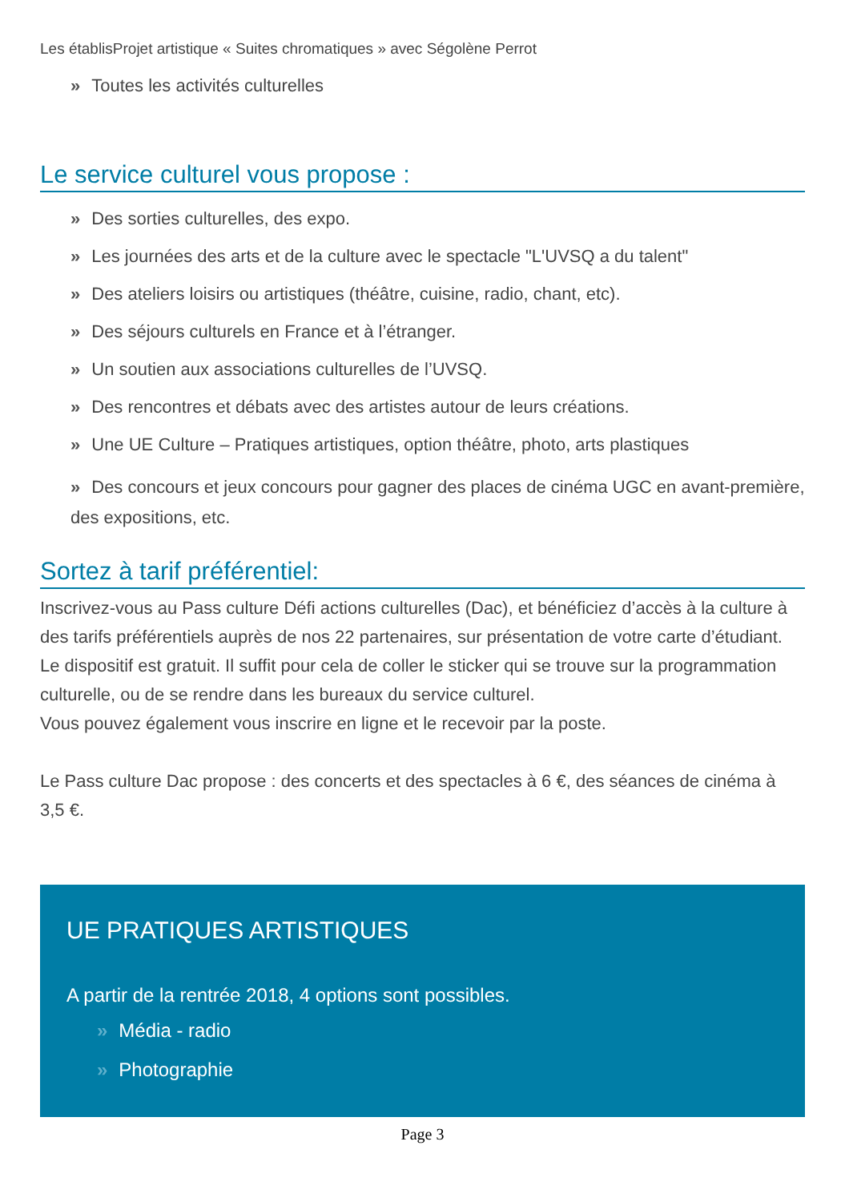Les établisProjet artistique « Suites chromatiques » avec Ségolène Perrot
» Toutes les activités culturelles
Le service culturel vous propose :
» Des sorties culturelles, des expo.
» Les journées des arts et de la culture avec le spectacle "L'UVSQ a du talent"
» Des ateliers loisirs ou artistiques (théâtre, cuisine, radio, chant, etc).
» Des séjours culturels en France et à l’étranger.
» Un soutien aux associations culturelles de l’UVSQ.
» Des rencontres et débats avec des artistes autour de leurs créations.
» Une UE Culture – Pratiques artistiques, option théâtre, photo, arts plastiques
» Des concours et jeux concours pour gagner des places de cinéma UGC en avant-première, des expositions, etc.
Sortez à tarif préférentiel:
Inscrivez-vous au Pass culture Défi actions culturelles (Dac), et bénéficiez d’accès à la culture à des tarifs préférentiels auprès de nos 22 partenaires, sur présentation de votre carte d’étudiant.
Le dispositif est gratuit. Il suffit pour cela de coller le sticker qui se trouve sur la programmation culturelle, ou de se rendre dans les bureaux du service culturel.
Vous pouvez également vous inscrire en ligne et le recevoir par la poste.
Le Pass culture Dac propose : des concerts et des spectacles à 6 €, des séances de cinéma à 3,5 €.
UE PRATIQUES ARTISTIQUES
A partir de la rentrée 2018, 4 options sont possibles.
» Média - radio
» Photographie
Page 3